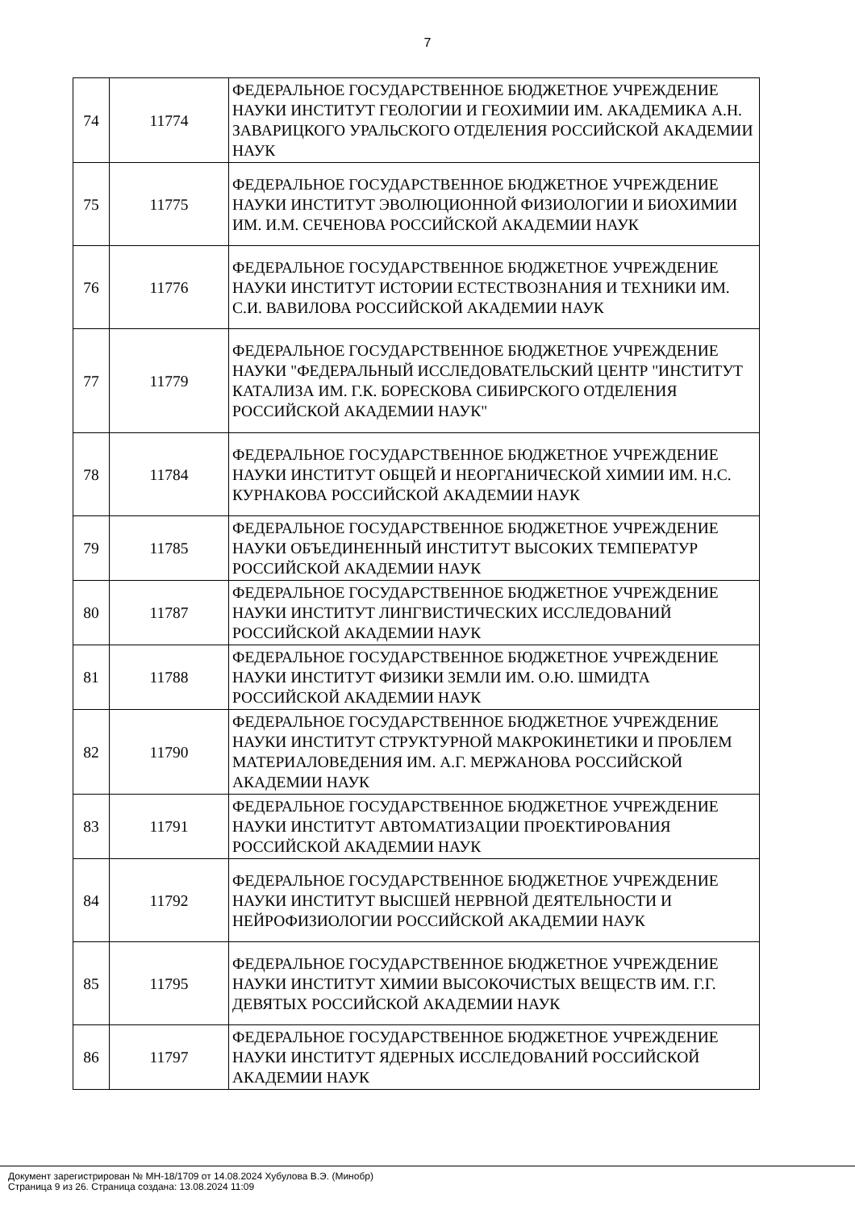7
| 74 | 11774 | ФЕДЕРАЛЬНОЕ ГОСУДАРСТВЕННОЕ БЮДЖЕТНОЕ УЧРЕЖДЕНИЕ НАУКИ ИНСТИТУТ ГЕОЛОГИИ И ГЕОХИМИИ ИМ. АКАДЕМИКА А.Н. ЗАВАРИЦКОГО УРАЛЬСКОГО ОТДЕЛЕНИЯ РОССИЙСКОЙ АКАДЕМИИ НАУК |
| 75 | 11775 | ФЕДЕРАЛЬНОЕ ГОСУДАРСТВЕННОЕ БЮДЖЕТНОЕ УЧРЕЖДЕНИЕ НАУКИ ИНСТИТУТ ЭВОЛЮЦИОННОЙ ФИЗИОЛОГИИ И БИОХИМИИ ИМ. И.М. СЕЧЕНОВА РОССИЙСКОЙ АКАДЕМИИ НАУК |
| 76 | 11776 | ФЕДЕРАЛЬНОЕ ГОСУДАРСТВЕННОЕ БЮДЖЕТНОЕ УЧРЕЖДЕНИЕ НАУКИ ИНСТИТУТ ИСТОРИИ ЕСТЕСТВОЗНАНИЯ И ТЕХНИКИ ИМ. С.И. ВАВИЛОВА РОССИЙСКОЙ АКАДЕМИИ НАУК |
| 77 | 11779 | ФЕДЕРАЛЬНОЕ ГОСУДАРСТВЕННОЕ БЮДЖЕТНОЕ УЧРЕЖДЕНИЕ НАУКИ "ФЕДЕРАЛЬНЫЙ ИССЛЕДОВАТЕЛЬСКИЙ ЦЕНТР "ИНСТИТУТ КАТАЛИЗА ИМ. Г.К. БОРЕСКОВА СИБИРСКОГО ОТДЕЛЕНИЯ РОССИЙСКОЙ АКАДЕМИИ НАУК" |
| 78 | 11784 | ФЕДЕРАЛЬНОЕ ГОСУДАРСТВЕННОЕ БЮДЖЕТНОЕ УЧРЕЖДЕНИЕ НАУКИ ИНСТИТУТ ОБЩЕЙ И НЕОРГАНИЧЕСКОЙ ХИМИИ ИМ. Н.С. КУРНАКОВА РОССИЙСКОЙ АКАДЕМИИ НАУК |
| 79 | 11785 | ФЕДЕРАЛЬНОЕ ГОСУДАРСТВЕННОЕ БЮДЖЕТНОЕ УЧРЕЖДЕНИЕ НАУКИ ОБЪЕДИНЕННЫЙ ИНСТИТУТ ВЫСОКИХ ТЕМПЕРАТУР РОССИЙСКОЙ АКАДЕМИИ НАУК |
| 80 | 11787 | ФЕДЕРАЛЬНОЕ ГОСУДАРСТВЕННОЕ БЮДЖЕТНОЕ УЧРЕЖДЕНИЕ НАУКИ ИНСТИТУТ ЛИНГВИСТИЧЕСКИХ ИССЛЕДОВАНИЙ РОССИЙСКОЙ АКАДЕМИИ НАУК |
| 81 | 11788 | ФЕДЕРАЛЬНОЕ ГОСУДАРСТВЕННОЕ БЮДЖЕТНОЕ УЧРЕЖДЕНИЕ НАУКИ ИНСТИТУТ ФИЗИКИ ЗЕМЛИ ИМ. О.Ю. ШМИДТА РОССИЙСКОЙ АКАДЕМИИ НАУК |
| 82 | 11790 | ФЕДЕРАЛЬНОЕ ГОСУДАРСТВЕННОЕ БЮДЖЕТНОЕ УЧРЕЖДЕНИЕ НАУКИ ИНСТИТУТ СТРУКТУРНОЙ МАКРОКИНЕТИКИ И ПРОБЛЕМ МАТЕРИАЛОВЕДЕНИЯ ИМ. А.Г. МЕРЖАНОВА РОССИЙСКОЙ АКАДЕМИИ НАУК |
| 83 | 11791 | ФЕДЕРАЛЬНОЕ ГОСУДАРСТВЕННОЕ БЮДЖЕТНОЕ УЧРЕЖДЕНИЕ НАУКИ ИНСТИТУТ АВТОМАТИЗАЦИИ ПРОЕКТИРОВАНИЯ РОССИЙСКОЙ АКАДЕМИИ НАУК |
| 84 | 11792 | ФЕДЕРАЛЬНОЕ ГОСУДАРСТВЕННОЕ БЮДЖЕТНОЕ УЧРЕЖДЕНИЕ НАУКИ ИНСТИТУТ ВЫСШЕЙ НЕРВНОЙ ДЕЯТЕЛЬНОСТИ И НЕЙРОФИЗИОЛОГИИ РОССИЙСКОЙ АКАДЕМИИ НАУК |
| 85 | 11795 | ФЕДЕРАЛЬНОЕ ГОСУДАРСТВЕННОЕ БЮДЖЕТНОЕ УЧРЕЖДЕНИЕ НАУКИ ИНСТИТУТ ХИМИИ ВЫСОКОЧИСТЫХ ВЕЩЕСТВ ИМ. Г.Г. ДЕВЯТЫХ РОССИЙСКОЙ АКАДЕМИИ НАУК |
| 86 | 11797 | ФЕДЕРАЛЬНОЕ ГОСУДАРСТВЕННОЕ БЮДЖЕТНОЕ УЧРЕЖДЕНИЕ НАУКИ ИНСТИТУТ ЯДЕРНЫХ ИССЛЕДОВАНИЙ РОССИЙСКОЙ АКАДЕМИИ НАУК |
Документ зарегистрирован № МН-18/1709 от 14.08.2024 Хубулова В.Э. (Минобр)
Страница 9 из 26. Страница создана: 13.08.2024 11:09